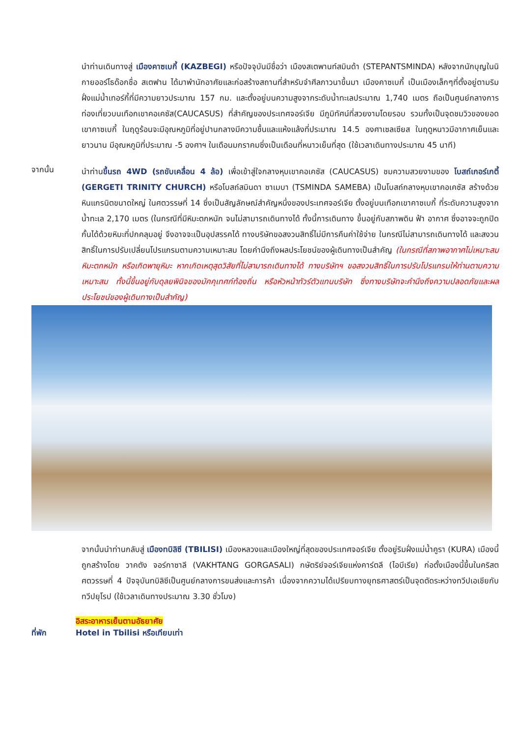นำท่านเดินทางสู่ เมืองคาซเบกี้ (KAZBEGI) หรือปัจจุบันมีชื่อว่า เมืองสเตพานท์สมินด้า (STEPANTSMINDA) หลังจากนักบุญในนิกายออร์โธด๊อกชื่อ สเตฟาน ได้มาพำนักอาศัยและก่อสร้างสถานที่สำหรับจำศีลภาวนาขึ้นมา เมืองคาซเบกี้ เป็นเมืองเล็กๆที่ตั้งอยู่ตามริมฝั่งแม่น้ำเทอร์กี้ที่มีความยาวประมาณ 157 กม. และตั้งอยู่บนความสูงจากระดับน้ำทะเลประมาณ 1,740 เมตร ถือเป็นศูนย์กลางการท่องเที่ยวบนเทือกเขาคอเคซัส(CAUCASUS) ที่สำคัญของประเทศจอร์เจีย มีภูมิทัศน์ที่สวยงามโดยรอบ รวมทั้งเป็นจุดชมวิวของยอดเขาคาซเบกี้ ในฤดูร้อนจะมีอุณหภูมิที่อยู่ปานกลางมีความชื้นและแห้งแล้งที่ประมาณ 14.5 องศาเซลเซียส ในฤดูหนาวมีอากาศเย็นและยาวนาน มีอุณหภูมิที่ประมาณ -5 องศาฯ ในเดือนมกราคมซึ่งเป็นเดือนที่หนาวเย็นที่สุด (ใช้เวลาเดินทางประมาณ 45 นาที)
จากนั้น
นำท่านขึ้นรถ 4WD (รถขับเคลื่อน 4 ล้อ) เพื่อเข้าสู่ใจกลางหุบเขาคอเคซัส (CAUCASUS) ชมความสวยงามของ โบสถ์เกอร์เกตี้ (GERGETI TRINITY CHURCH) หรือโบสถ์สมินดา ซาเมบา (TSMINDA SAMEBA) เป็นโบสถ์กลางหุบเขาคอเคซัส สร้างด้วยหินแกรนิตขนาดใหญ่ ในศตวรรษที่ 14 ซึ่งเป็นสัญลักษณ์สำคัญหนึ่งของประเทศจอร์เจีย ตั้งอยู่บนเทือกเขาคาซเบกี้ ที่ระดับความสูงจากน้ำทะเล 2,170 เมตร (ในกรณีที่มีหิมะตกหนัก จนไม่สามารถเดินทางได้ ทั้งนี้การเดินทาง ขึ้นอยู่กับสภาพดิน ฟ้า อากาศ ซึ่งอาจจะถูกปิดกั้นได้ด้วยหิมะที่ปกคลุมอยู่ จึงอาจจะเป็นอุปสรรคได้ ทางบริษัทขอสงวนสิทธิ์ไม่มีการคืนค่าใช้จ่าย ในกรณีไม่สามารถเดินทางได้ และสงวนสิทธิ์ในการปรับเปลี่ยนโปรแกรมตามความเหมาะสม โดยคำนึงถึงผลประโยชน์ของผู้เดินทางเป็นสำคัญ (ในกรณีที่สภาพอากาศไม่เหมาะสม หิมะตกหนัก หรือเกิดพายุหิมะ หากเกิดเหตุสุดวิสัยที่ไม่สามารถเดินทางได้ ทางบริษัทฯ ขอสงวนสิทธิ์ในการปรับโปรแกรมให้ท่านตามความเหมาะสม ทั้งนี้ขึ้นอยู่กับดุลยพินิจของมัคคุเทศก์ท้องถิ่น หรือหัวหน้าทัวร์ตัวแทนบริษัท ซึ่งทางบริษัทจะคำนึงถึงความปลอดภัยและผลประโยชน์ของผู้เดินทางเป็นสำคัญ)
จากนั้นนำท่านกลับสู่ เมืองทบิลิซี (TBILISI) เมืองหลวงและเมืองใหญ่ที่สุดของประเทศจอร์เจีย ตั้งอยู่ริมฝั่งแม่น้ำคูรา (KURA) เมืองนี้ถูกสร้างโดย วาคตัง จอร์กาซาลี (VAKHTANG GORGASALI) กษัตริย์จอร์เจียแห่งคาร์ตลี (ไอบีเรีย) ก่อตั้งเมืองนี้ขึ้นในคริสตศตวรรษที่ 4 ปัจจุบันทบิลิซีเป็นศูนย์กลางการขนส่งและการค้า เนื่องจากความได้เปรียบทางยุทธศาสตร์เป็นจุดตัดระหว่างทวีปเอเชียกับทวีปยุโรป (ใช้เวลาเดินทางประมาณ 3.30 ชั่วโมง)
อิสระอาหารเย็นตามอัธยาศัย
ที่พัก Hotel in Tbilisi หรือเทียบเท่า